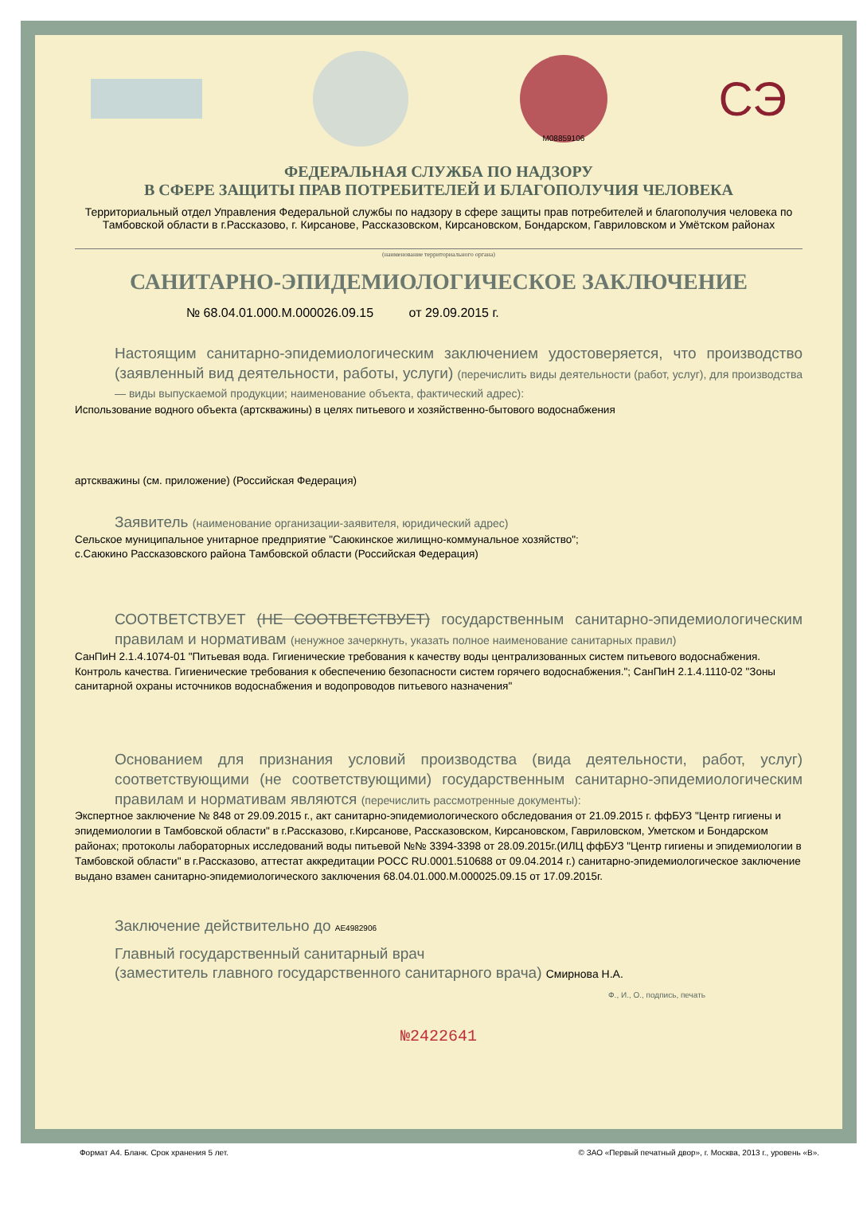M08859106
СЭ
ФЕДЕРАЛЬНАЯ СЛУЖБА ПО НАДЗОРУ
В СФЕРЕ ЗАЩИТЫ ПРАВ ПОТРЕБИТЕЛЕЙ И БЛАГОПОЛУЧИЯ ЧЕЛОВЕКА
Территориальный отдел Управления Федеральной службы по надзору в сфере защиты прав потребителей и благополучия человека по Тамбовской области в г.Рассказово, г. Кирсанове, Рассказовском, Кирсановском, Бондарском, Гавриловском и Умётском районах
(наименование территориального органа)
САНИТАРНО-ЭПИДЕМИОЛОГИЧЕСКОЕ ЗАКЛЮЧЕНИЕ
№ 68.04.01.000.М.000026.09.15 от 29.09.2015 г.
Настоящим санитарно-эпидемиологическим заключением удостоверяется, что производство (заявленный вид деятельности, работы, услуги) (перечислить виды деятельности (работ, услуг), для производства — виды выпускаемой продукции; наименование объекта, фактический адрес):
Использование водного объекта (артскважины) в целях питьевого и хозяйственно-бытового водоснабжения
артскважины (см. приложение) (Российская Федерация)
Заявитель (наименование организации-заявителя, юридический адрес)
Сельское муниципальное унитарное предприятие "Саюкинское жилищно-коммунальное хозяйство";
с.Саюкино Рассказовского района Тамбовской области (Российская Федерация)
СООТВЕТСТВУЕТ (НЕ СООТВЕТСТВУЕТ) государственным санитарно-эпидемиологическим правилам и нормативам (ненужное зачеркнуть, указать полное наименование санитарных правил)
СанПиН 2.1.4.1074-01 "Питьевая вода. Гигиенические требования к качеству воды централизованных систем питьевого водоснабжения. Контроль качества. Гигиенические требования к обеспечению безопасности систем горячего водоснабжения."; СанПиН 2.1.4.1110-02 "Зоны санитарной охраны источников водоснабжения и водопроводов питьевого назначения"
Основанием для признания условий производства (вида деятельности, работ, услуг) соответствующими (не соответствующими) государственным санитарно-эпидемиологическим правилам и нормативам являются (перечислить рассмотренные документы):
Экспертное заключение № 848 от 29.09.2015 г., акт санитарно-эпидемиологического обследования от 21.09.2015 г. ффБУЗ "Центр гигиены и эпидемиологии в Тамбовской области" в г.Рассказово, г.Кирсанове, Рассказовском, Кирсановском, Гавриловском, Уметском и Бондарском районах; протоколы лабораторных исследований воды питьевой №№ 3394-3398 от 28.09.2015г.(ИЛЦ ффБУЗ "Центр гигиены и эпидемиологии в Тамбовской области" в г.Рассказово, аттестат аккредитации РОСС RU.0001.510688 от 09.04.2014 г.) санитарно-эпидемиологическое заключение выдано взамен санитарно-эпидемиологического заключения 68.04.01.000.М.000025.09.15 от 17.09.2015г.
Заключение действительно до AE4982906
Главный государственный санитарный врач
(заместитель главного государственного санитарного врача) Смирнова Н.А.
Ф., И., О., подпись, печать
№2422641
Формат А4. Бланк. Срок хранения 5 лет. © ЗАО «Первый печатный двор», г. Москва, 2013 г., уровень «В».